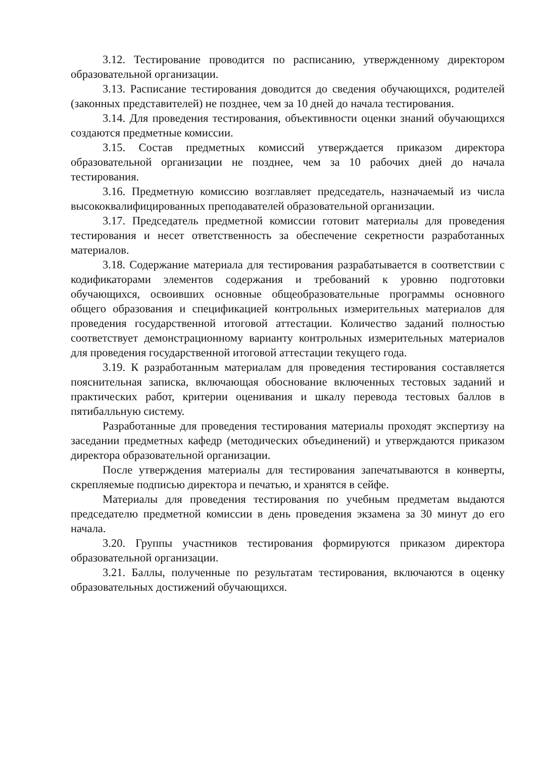3.12. Тестирование проводится по расписанию, утвержденному директором образовательной организации.
3.13. Расписание тестирования доводится до сведения обучающихся, родителей (законных представителей) не позднее, чем за 10 дней до начала тестирования.
3.14. Для проведения тестирования, объективности оценки знаний обучающихся создаются предметные комиссии.
3.15. Состав предметных комиссий утверждается приказом директора образовательной организации не позднее, чем за 10 рабочих дней до начала тестирования.
3.16. Предметную комиссию возглавляет председатель, назначаемый из числа высококвалифицированных преподавателей образовательной организации.
3.17. Председатель предметной комиссии готовит материалы для проведения тестирования и несет ответственность за обеспечение секретности разработанных материалов.
3.18. Содержание материала для тестирования разрабатывается в соответствии с кодификаторами элементов содержания и требований к уровню подготовки обучающихся, освоивших основные общеобразовательные программы основного общего образования и спецификацией контрольных измерительных материалов для проведения государственной итоговой аттестации. Количество заданий полностью соответствует демонстрационному варианту контрольных измерительных материалов для проведения государственной итоговой аттестации текущего года.
3.19. К разработанным материалам для проведения тестирования составляется пояснительная записка, включающая обоснование включенных тестовых заданий и практических работ, критерии оценивания и шкалу перевода тестовых баллов в пятибалльную систему.
Разработанные для проведения тестирования материалы проходят экспертизу на заседании предметных кафедр (методических объединений) и утверждаются приказом директора образовательной организации.
После утверждения материалы для тестирования запечатываются в конверты, скрепляемые подписью директора и печатью, и хранятся в сейфе.
Материалы для проведения тестирования по учебным предметам выдаются председателю предметной комиссии в день проведения экзамена за 30 минут до его начала.
3.20. Группы участников тестирования формируются приказом директора образовательной организации.
3.21. Баллы, полученные по результатам тестирования, включаются в оценку образовательных достижений обучающихся.